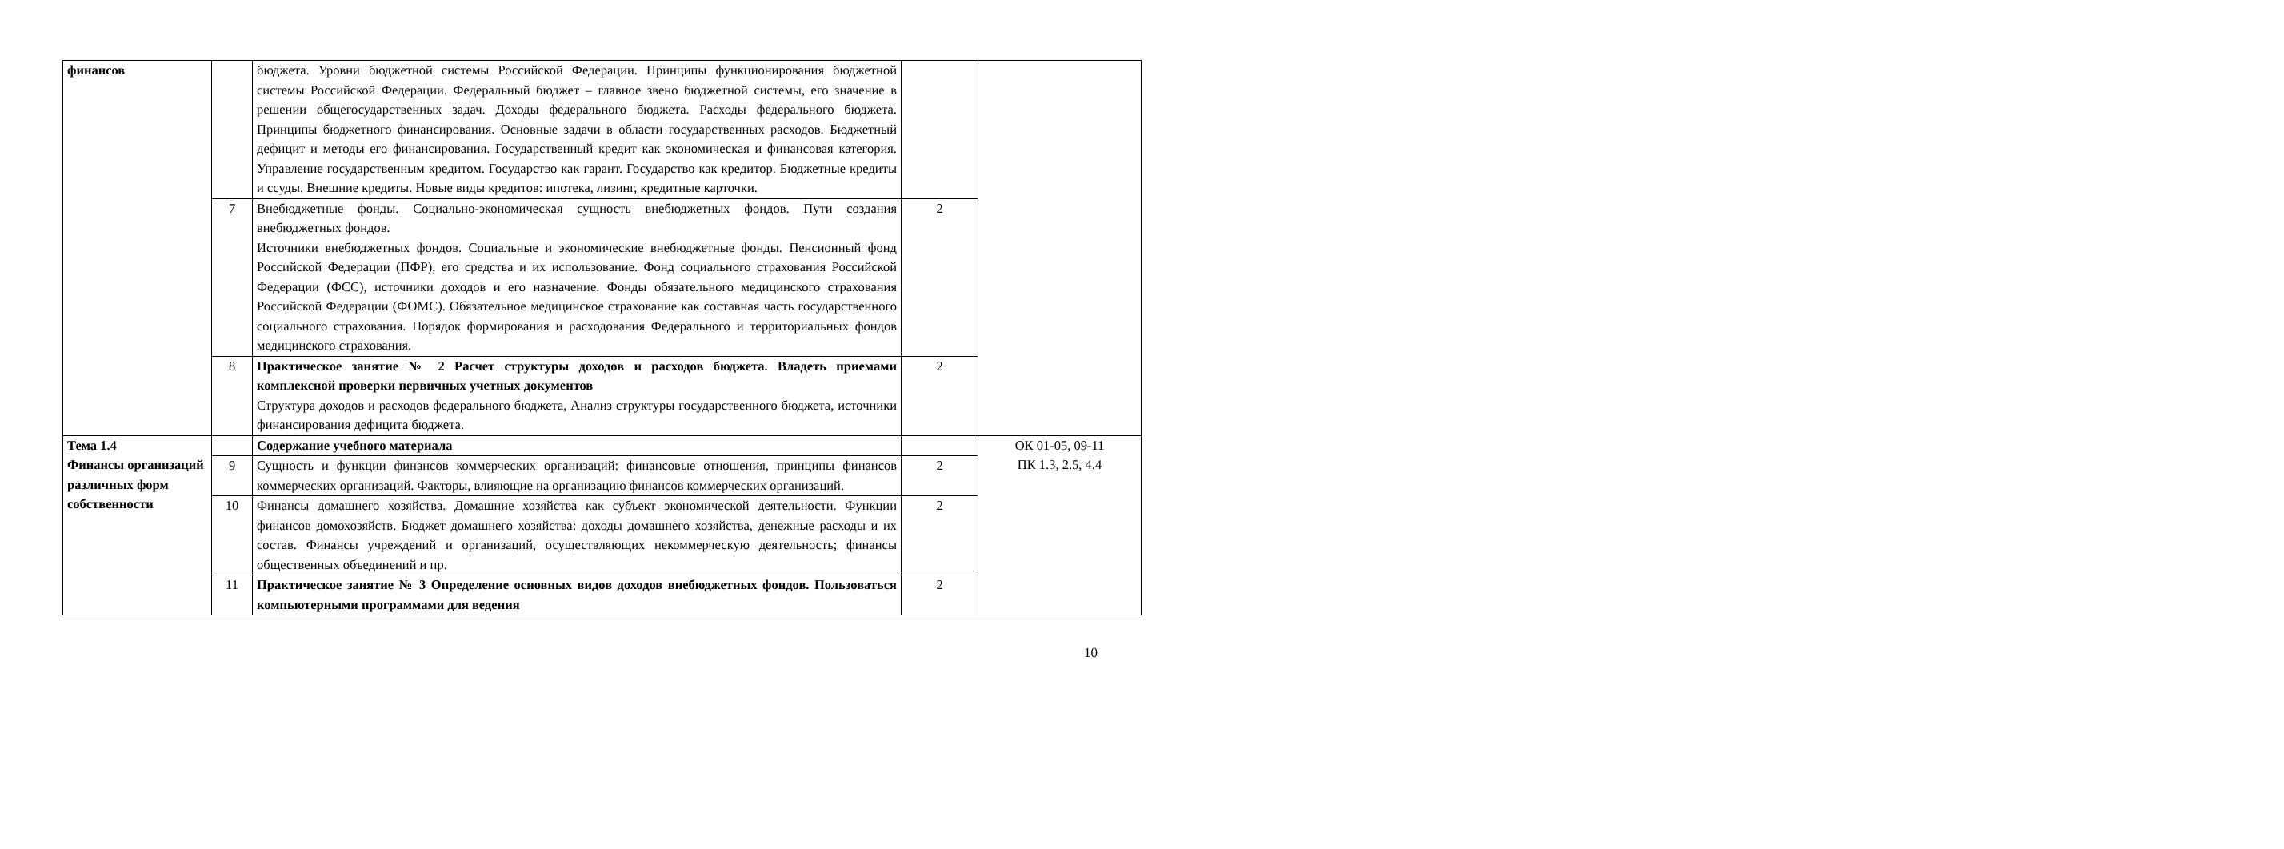| финансов | | бюджета. Уровни бюджетной системы Российской Федерации. Принципы функционирования бюджетной системы Российской Федерации. Федеральный бюджет – главное звено бюджетной системы, его значение в решении общегосударственных задач. Доходы федерального бюджета. Расходы федерального бюджета. Принципы бюджетного финансирования. Основные задачи в области государственных расходов. Бюджетный дефицит и методы его финансирования. Государственный кредит как экономическая и финансовая категория. Управление государственным кредитом. Государство как гарант. Государство как кредитор. Бюджетные кредиты и ссуды. Внешние кредиты. Новые виды кредитов: ипотека, лизинг, кредитные карточки. | | |
| | 7 | Внебюджетные фонды. Социально-экономическая сущность внебюджетных фондов. Пути создания внебюджетных фондов. Источники внебюджетных фондов. Социальные и экономические внебюджетные фонды. Пенсионный фонд Российской Федерации (ПФР), его средства и их использование. Фонд социального страхования Российской Федерации (ФСС), источники доходов и его назначение. Фонды обязательного медицинского страхования Российской Федерации (ФОМС). Обязательное медицинское страхование как составная часть государственного социального страхования. Порядок формирования и расходования Федерального и территориальных фондов медицинского страхования. | 2 | |
| | 8 | Практическое занятие № 2 Расчет структуры доходов и расходов бюджета. Владеть приемами комплексной проверки первичных учетных документов Структура доходов и расходов федерального бюджета, Анализ структуры государственного бюджета, источники финансирования дефицита бюджета. | 2 | |
| Тема 1.4 Финансы организаций различных форм собственности | | Содержание учебного материала | | ОК 01-05, 09-11 ПК 1.3, 2.5, 4.4 |
| | 9 | Сущность и функции финансов коммерческих организаций: финансовые отношения, принципы финансов коммерческих организаций. Факторы, влияющие на организацию финансов коммерческих организаций. | 2 | |
| | 10 | Финансы домашнего хозяйства. Домашние хозяйства как субъект экономической деятельности. Функции финансов домохозяйств. Бюджет домашнего хозяйства: доходы домашнего хозяйства, денежные расходы и их состав. Финансы учреждений и организаций, осуществляющих некоммерческую деятельность; финансы общественных объединений и пр. | 2 | |
| | 11 | Практическое занятие № 3 Определение основных видов доходов внебюджетных фондов. Пользоваться компьютерными программами для ведения | 2 | |
10